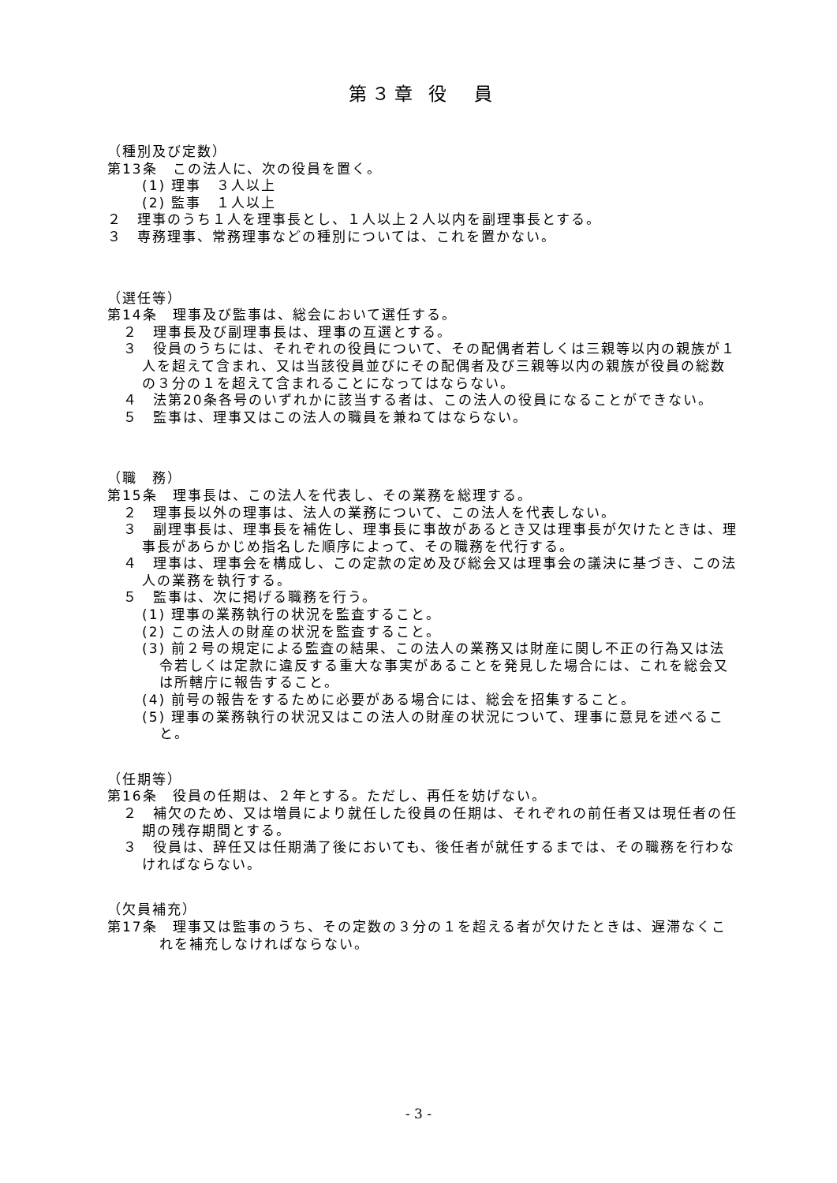第３章 役　員
（種別及び定数）
第13条　この法人に、次の役員を置く。
(1) 理事　３人以上
(2) 監事　１人以上
２　理事のうち１人を理事長とし、１人以上２人以内を副理事長とする。
３　専務理事、常務理事などの種別については、これを置かない。
（選任等）
第14条　理事及び監事は、総会において選任する。
２　理事長及び副理事長は、理事の互選とする。
３　役員のうちには、それぞれの役員について、その配偶者若しくは三親等以内の親族が１人を超えて含まれ、又は当該役員並びにその配偶者及び三親等以内の親族が役員の総数の３分の１を超えて含まれることになってはならない。
４　法第20条各号のいずれかに該当する者は、この法人の役員になることができない。
５　監事は、理事又はこの法人の職員を兼ねてはならない。
（職　務）
第15条　理事長は、この法人を代表し、その業務を総理する。
２　理事長以外の理事は、法人の業務について、この法人を代表しない。
３　副理事長は、理事長を補佐し、理事長に事故があるとき又は理事長が欠けたときは、理事長があらかじめ指名した順序によって、その職務を代行する。
４　理事は、理事会を構成し、この定款の定め及び総会又は理事会の議決に基づき、この法人の業務を執行する。
５　監事は、次に掲げる職務を行う。
(1) 理事の業務執行の状況を監査すること。
(2) この法人の財産の状況を監査すること。
(3) 前２号の規定による監査の結果、この法人の業務又は財産に関し不正の行為又は法令若しくは定款に違反する重大な事実があることを発見した場合には、これを総会又は所轄庁に報告すること。
(4) 前号の報告をするために必要がある場合には、総会を招集すること。
(5) 理事の業務執行の状況又はこの法人の財産の状況について、理事に意見を述べること。
（任期等）
第16条　役員の任期は、２年とする。ただし、再任を妨げない。
２　補欠のため、又は増員により就任した役員の任期は、それぞれの前任者又は現任者の任期の残存期間とする。
３　役員は、辞任又は任期満了後においても、後任者が就任するまでは、その職務を行わなければならない。
（欠員補充）
第17条　理事又は監事のうち、その定数の３分の１を超える者が欠けたときは、遅滞なくこれを補充しなければならない。
- 3 -